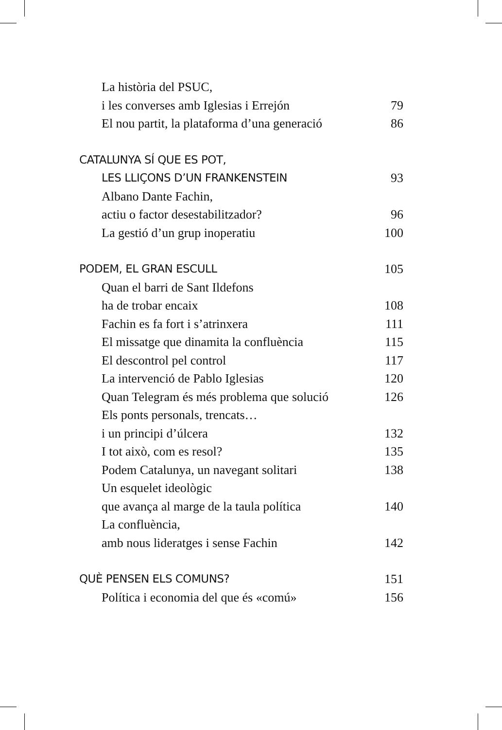La història del PSUC,
i les converses amb Iglesias i Errejón 79
El nou partit, la plataforma d’una generació 86
CATALUNYA SÍ QUE ES POT,
LES LLIÇONS D’UN FRANKENSTEIN 93
Albano Dante Fachin,
actiu o factor desestabilitzador? 96
La gestió d’un grup inoperatiu 100
PODEM, EL GRAN ESCULL 105
Quan el barri de Sant Ildefons
ha de trobar encaix 108
Fachin es fa fort i s’atrinxera 111
El missatge que dinamita la confluència 115
El descontrol pel control 117
La intervenció de Pablo Iglesias 120
Quan Telegram és més problema que solució 126
Els ponts personals, trencats…
i un principi d’úlcera 132
I tot això, com es resol? 135
Podem Catalunya, un navegant solitari 138
Un esquelet ideològic
que avança al marge de la taula política 140
La confluència,
amb nous lideratges i sense Fachin 142
QUÈ PENSEN ELS COMUNS? 151
Política i economia del que és «comú» 156